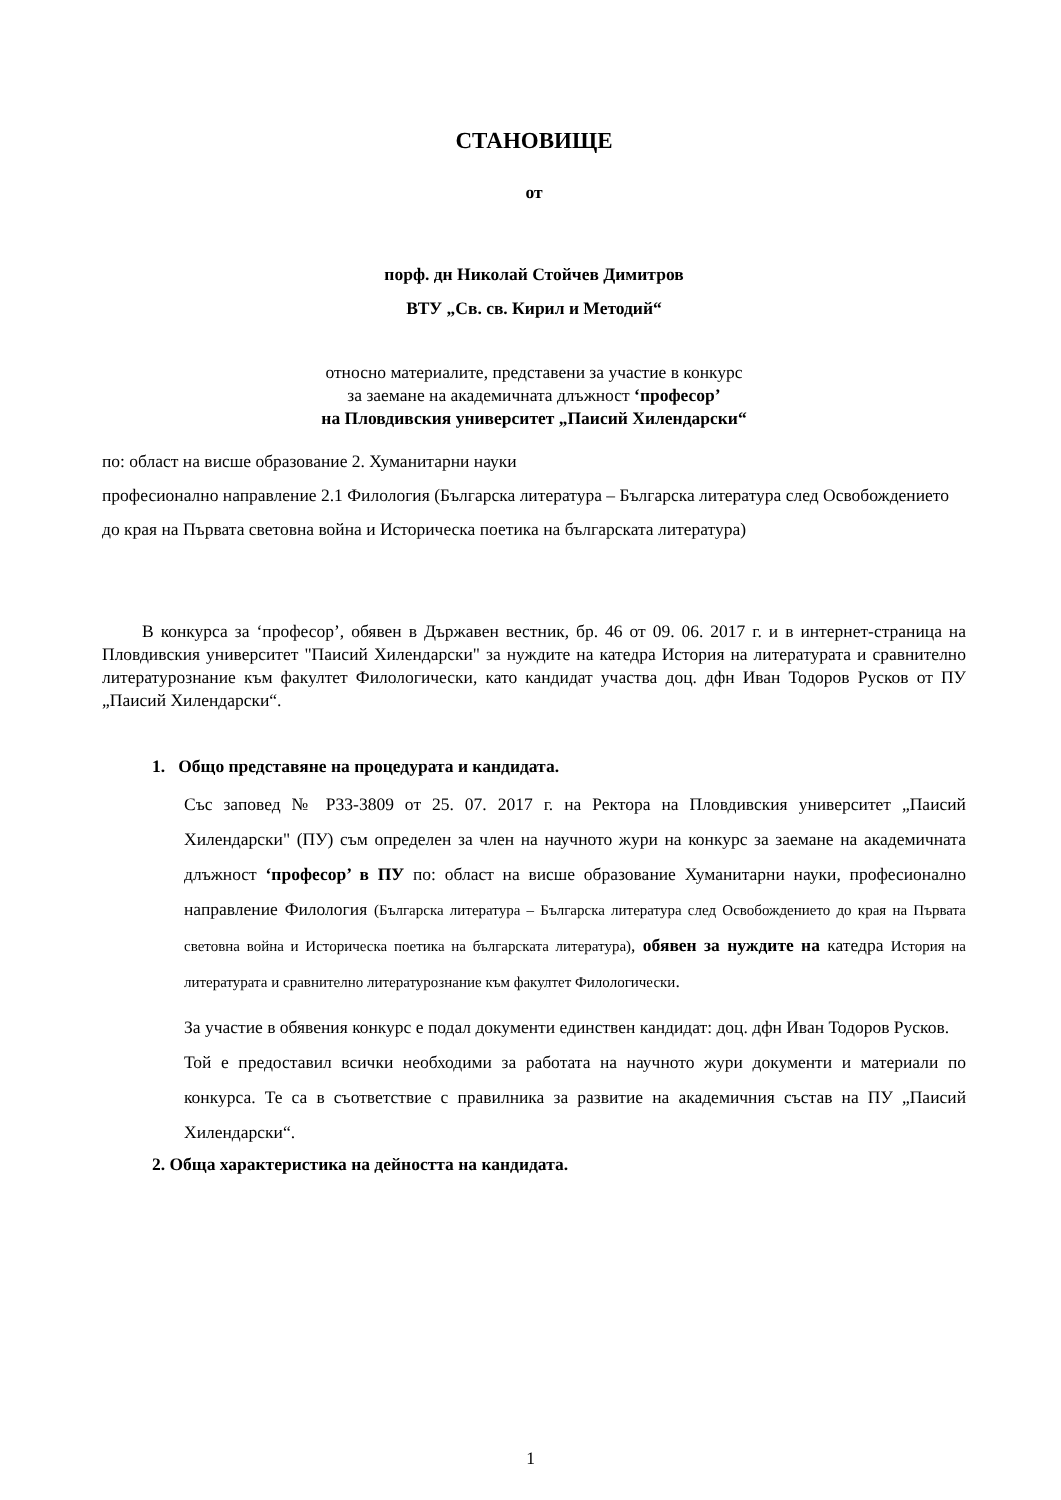СТАНОВИЩЕ
от
порф. дн Николай Стойчев Димитров
ВТУ „Св. св. Кирил и Методий“
относно материалите, представени за участие в конкурс
за заемане на академичната длъжност ‘професор’
на Пловдивския университет „Паисий Хилендарски“
по: област на висше образование 2. Хуманитарни науки
професионално направление 2.1 Филология (Българска литература – Българска литература след Освобождението до края на Първата световна война и Историческа поетика на българската литература)
В конкурса за ‘професор’, обявен в Държавен вестник, бр. 46 от 09. 06. 2017 г. и в интернет-страница на Пловдивския университет "Паисий Хилендарски" за нуждите на катедра История на литературата и сравнително литературознание към факултет Филологически, като кандидат участва доц. дфн Иван Тодоров Русков от ПУ „Паисий Хилендарски“.
1. Общо представяне на процедурата и кандидата.
Със заповед № Р33-3809 от 25. 07. 2017 г. на Ректора на Пловдивския университет „Паисий Хилендарски" (ПУ) съм определен за член на научното жури на конкурс за заемане на академичната длъжност ‘професор’ в ПУ по: област на висше образование Хуманитарни науки, професионално направление Филология (Българска литература – Българска литература след Освобождението до края на Първата световна война и Историческа поетика на българската литература), обявен за нуждите на катедра История на литературата и сравнително литературознание към факултет Филологически.
За участие в обявения конкурс е подал документи единствен кандидат: доц. дфн Иван Тодоров Русков.
Той е предоставил всички необходими за работата на научното жури документи и материали по конкурса. Те са в съответствие с правилника за развитие на академичния състав на ПУ „Паисий Хилендарски“.
2. Обща характеристика на дейността на кандидата.
1